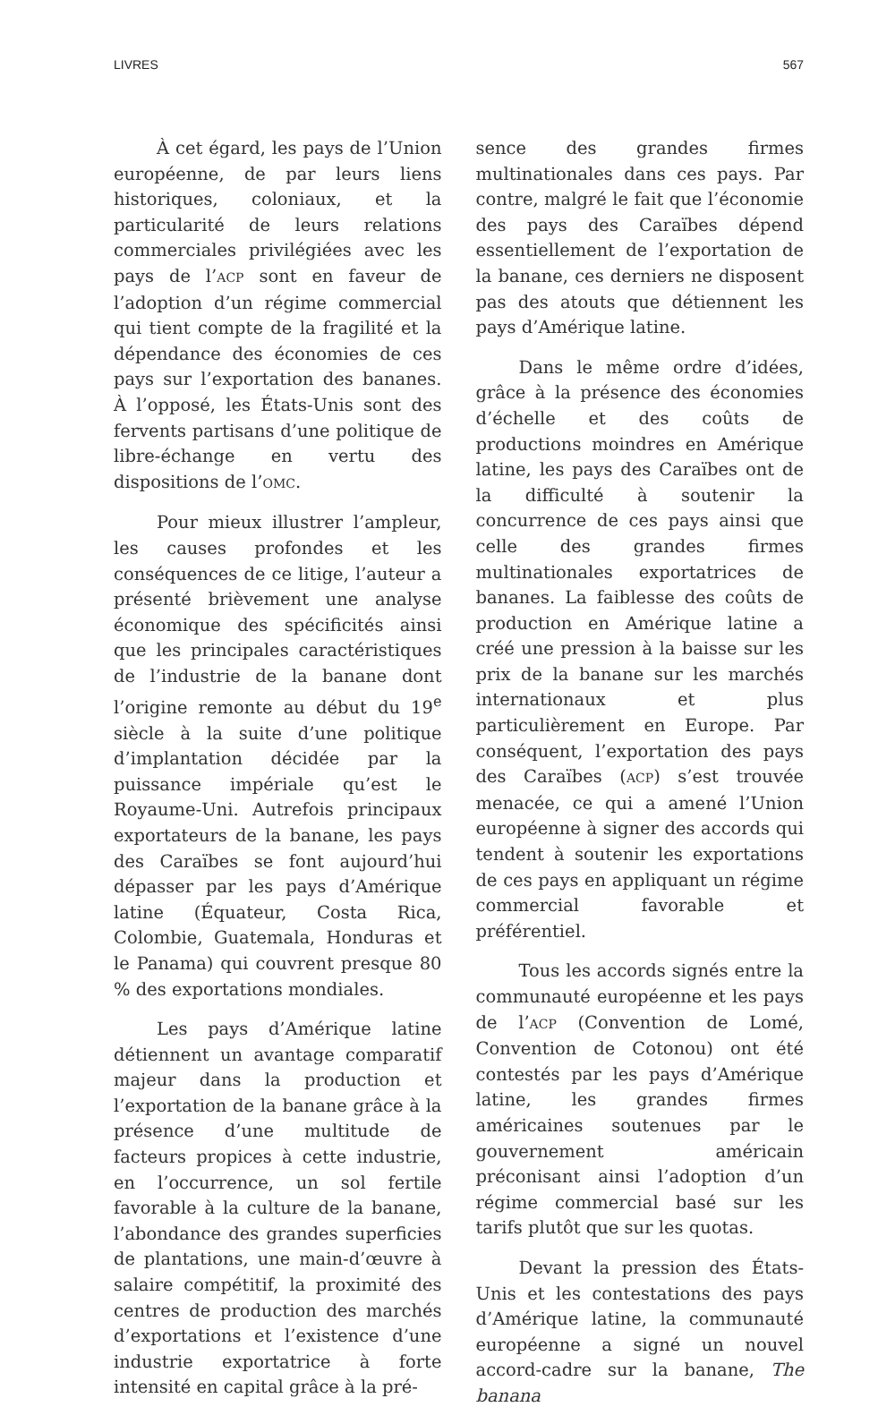LIVRES 567
À cet égard, les pays de l’Union européenne, de par leurs liens historiques, coloniaux, et la particularité de leurs relations commerciales privilégiées avec les pays de l’ACP sont en faveur de l’adoption d’un régime commercial qui tient compte de la fragilité et la dépendance des économies de ces pays sur l’exportation des bananes. À l’opposé, les États-Unis sont des fervents partisans d’une politique de libre-échange en vertu des dispositions de l’OMC.
Pour mieux illustrer l’ampleur, les causes profondes et les conséquences de ce litige, l’auteur a présenté brièvement une analyse économique des spécificités ainsi que les principales caractéristiques de l’industrie de la banane dont l’origine remonte au début du 19<sup>e</sup> siècle à la suite d’une politique d’implantation décidée par la puissance impériale qu’est le Royaume-Uni. Autrefois principaux exportateurs de la banane, les pays des Caraïbes se font aujourd’hui dépasser par les pays d’Amérique latine (Équateur, Costa Rica, Colombie, Guatemala, Honduras et le Panama) qui couvrent presque 80 % des exportations mondiales.
Les pays d’Amérique latine détiennent un avantage comparatif majeur dans la production et l’exportation de la banane grâce à la présence d’une multitude de facteurs propices à cette industrie, en l’occurrence, un sol fertile favorable à la culture de la banane, l’abondance des grandes superficies de plantations, une main-d’œuvre à salaire compétitif, la proximité des centres de production des marchés d’exportations et l’existence d’une industrie exportatrice à forte intensité en capital grâce à la pré-
sence des grandes firmes multinationales dans ces pays. Par contre, malgré le fait que l’économie des pays des Caraïbes dépend essentiellement de l’exportation de la banane, ces derniers ne disposent pas des atouts que détiennent les pays d’Amérique latine.
Dans le même ordre d’idées, grâce à la présence des économies d’échelle et des coûts de productions moindres en Amérique latine, les pays des Caraïbes ont de la difficulté à soutenir la concurrence de ces pays ainsi que celle des grandes firmes multinationales exportatrices de bananes. La faiblesse des coûts de production en Amérique latine a créé une pression à la baisse sur les prix de la banane sur les marchés internationaux et plus particulièrement en Europe. Par conséquent, l’exportation des pays des Caraïbes (ACP) s’est trouvée menacée, ce qui a amené l’Union européenne à signer des accords qui tendent à soutenir les exportations de ces pays en appliquant un régime commercial favorable et préférentiel.
Tous les accords signés entre la communauté européenne et les pays de l’ACP (Convention de Lomé, Convention de Cotonou) ont été contestés par les pays d’Amérique latine, les grandes firmes américaines soutenues par le gouvernement américain préconisant ainsi l’adoption d’un régime commercial basé sur les tarifs plutôt que sur les quotas.
Devant la pression des États-Unis et les contestations des pays d’Amérique latine, la communauté européenne a signé un nouvel accord-cadre sur la banane, The banana